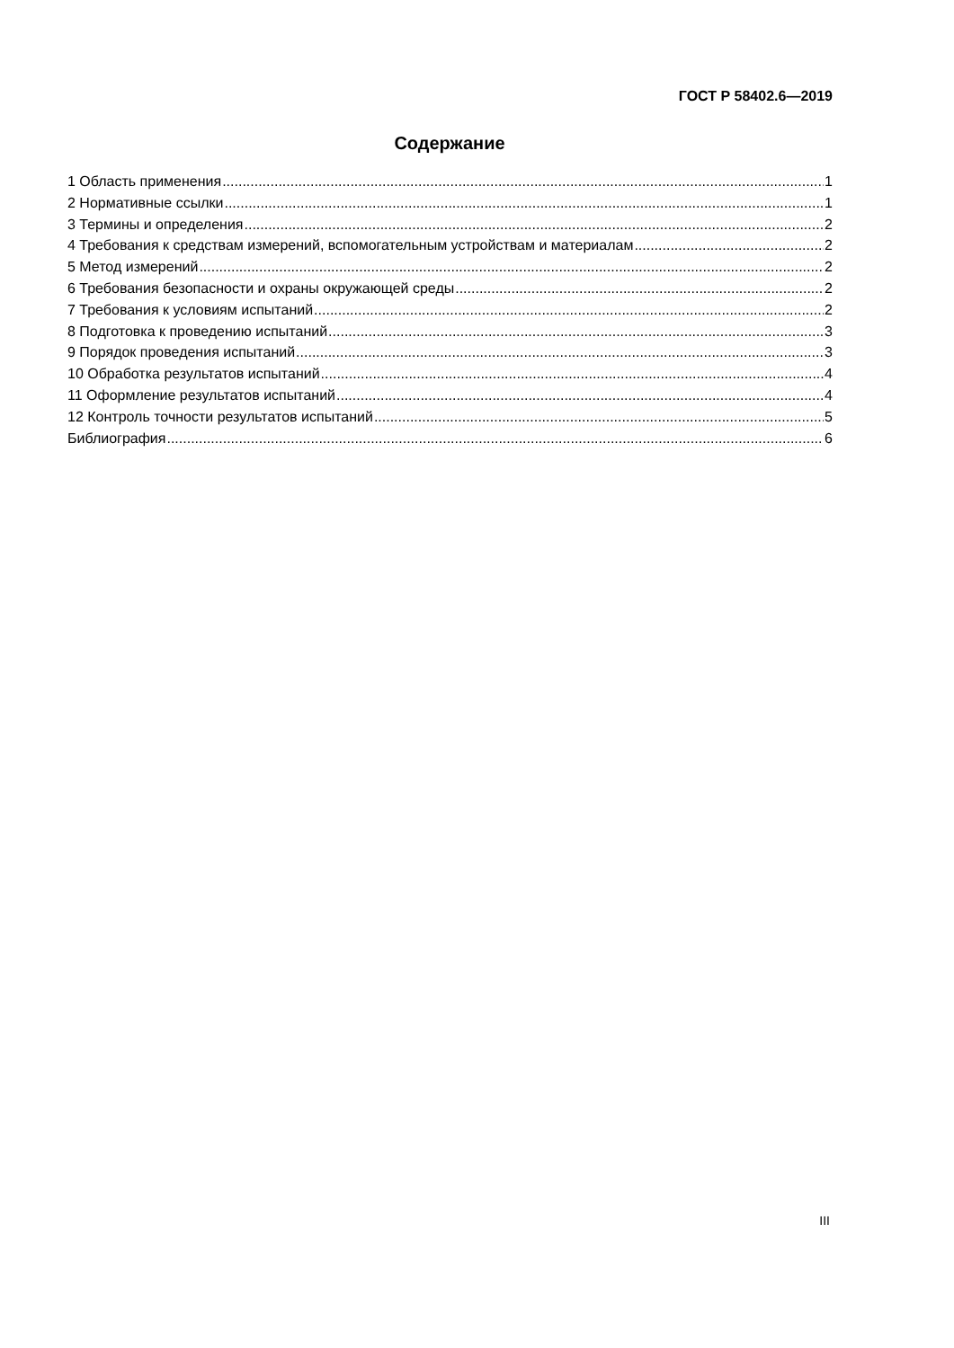ГОСТ Р 58402.6—2019
Содержание
1 Область применения 1
2 Нормативные ссылки 1
3 Термины и определения 2
4 Требования к средствам измерений, вспомогательным устройствам и материалам 2
5 Метод измерений 2
6 Требования безопасности и охраны окружающей среды 2
7 Требования к условиям испытаний 2
8 Подготовка к проведению испытаний 3
9 Порядок проведения испытаний 3
10 Обработка результатов испытаний 4
11 Оформление результатов испытаний 4
12 Контроль точности результатов испытаний 5
Библиография 6
III